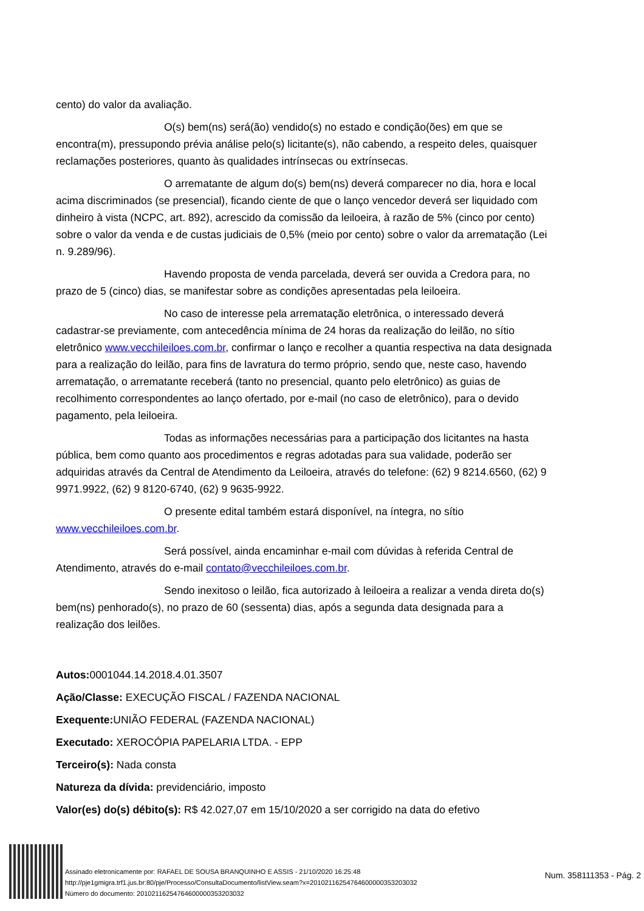cento) do valor da avaliação.
O(s) bem(ns) será(ão) vendido(s) no estado e condição(ões) em que se encontra(m), pressupondo prévia análise pelo(s) licitante(s), não cabendo, a respeito deles, quaisquer reclamações posteriores, quanto às qualidades intrínsecas ou extrínsecas.
O arrematante de algum do(s) bem(ns) deverá comparecer no dia, hora e local acima discriminados (se presencial), ficando ciente de que o lanço vencedor deverá ser liquidado com dinheiro à vista (NCPC, art. 892), acrescido da comissão da leiloeira, à razão de 5% (cinco por cento) sobre o valor da venda e de custas judiciais de 0,5% (meio por cento) sobre o valor da arrematação (Lei n. 9.289/96).
Havendo proposta de venda parcelada, deverá ser ouvida a Credora para, no prazo de 5 (cinco) dias, se manifestar sobre as condições apresentadas pela leiloeira.
No caso de interesse pela arrematação eletrônica, o interessado deverá cadastrar-se previamente, com antecedência mínima de 24 horas da realização do leilão, no sítio eletrônico www.vecchileiloes.com.br, confirmar o lanço e recolher a quantia respectiva na data designada para a realização do leilão, para fins de lavratura do termo próprio, sendo que, neste caso, havendo arrematação, o arrematante receberá (tanto no presencial, quanto pelo eletrônico) as guias de recolhimento correspondentes ao lanço ofertado, por e-mail (no caso de eletrônico), para o devido pagamento, pela leiloeira.
Todas as informações necessárias para a participação dos licitantes na hasta pública, bem como quanto aos procedimentos e regras adotadas para sua validade, poderão ser adquiridas através da Central de Atendimento da Leiloeira, através do telefone: (62) 9 8214.6560, (62) 9 9971.9922, (62) 9 8120-6740, (62) 9 9635-9922.
O presente edital também estará disponível, na íntegra, no sítio www.vecchileiloes.com.br.
Será possível, ainda encaminhar e-mail com dúvidas à referida Central de Atendimento, através do e-mail contato@vecchileiloes.com.br.
Sendo inexitoso o leilão, fica autorizado à leiloeira a realizar a venda direta do(s) bem(ns) penhorado(s), no prazo de 60 (sessenta) dias, após a segunda data designada para a realização dos leilões.
Autos: 0001044.14.2018.4.01.3507
Ação/Classe: EXECUÇÃO FISCAL / FAZENDA NACIONAL
Exequente: UNIÃO FEDERAL (FAZENDA NACIONAL)
Executado: XEROCÓPIA PAPELARIA LTDA. - EPP
Terceiro(s): Nada consta
Natureza da dívida: previdenciário, imposto
Valor(es) do(s) débito(s): R$ 42.027,07 em 15/10/2020 a ser corrigido na data do efetivo
Assinado eletronicamente por: RAFAEL DE SOUSA BRANQUINHO E ASSIS - 21/10/2020 16:25:48
http://pje1gmigra.trf1.jus.br:80/pje/Processo/ConsultaDocumento/listView.seam?x=20102116254764600000353203032
Número do documento: 20102116254764600000353203032
Num. 358111353 - Pág. 2